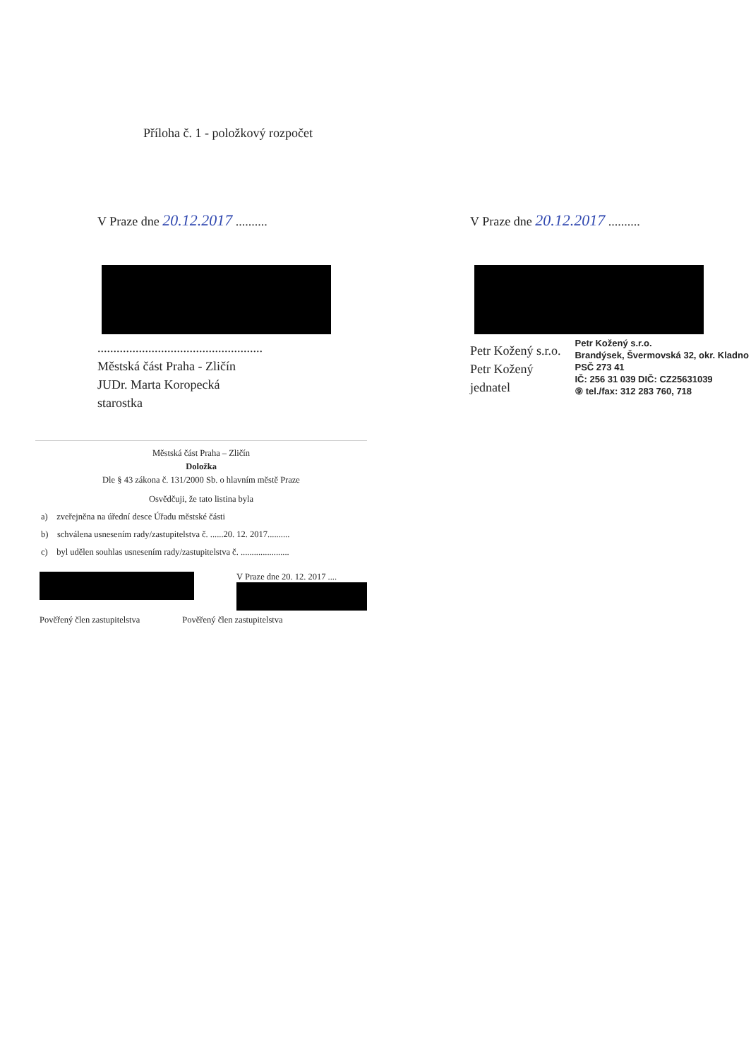Příloha č. 1 - položkový rozpočet
V Praze dne 20.12.2017 ..........
....................................................
Městská část Praha - Zličín
JUDr. Marta Koropecká
starostka
V Praze dne 20.12.2017 ..........
Petr Kožený s.r.o.
Petr Kožený
jednatel
Petr Kožený s.r.o.
Brandýsek, Švermovská 32, okr. Kladno
PSČ 273 41
IČ: 256 31 039 DIČ: CZ25631039
⑨ tel./fax: 312 283 760, 718
Městská část Praha – Zličín
Doložka
Dle § 43 zákona č. 131/2000 Sb. o hlavním městě Praze
Osvědčuji, že tato listina byla
a) zveřejněna na úřední desce Úřadu městské části
b) schválena usnesením rady/zastupitelstva č. ......20. 12. 2017..........
c) byl udělen souhlas usnesením rady/zastupitelstva č. ......................
V Praze dne 20. 12. 2017 ....
Pověřený člen zastupitelstva Pověřený člen zastupitelstva